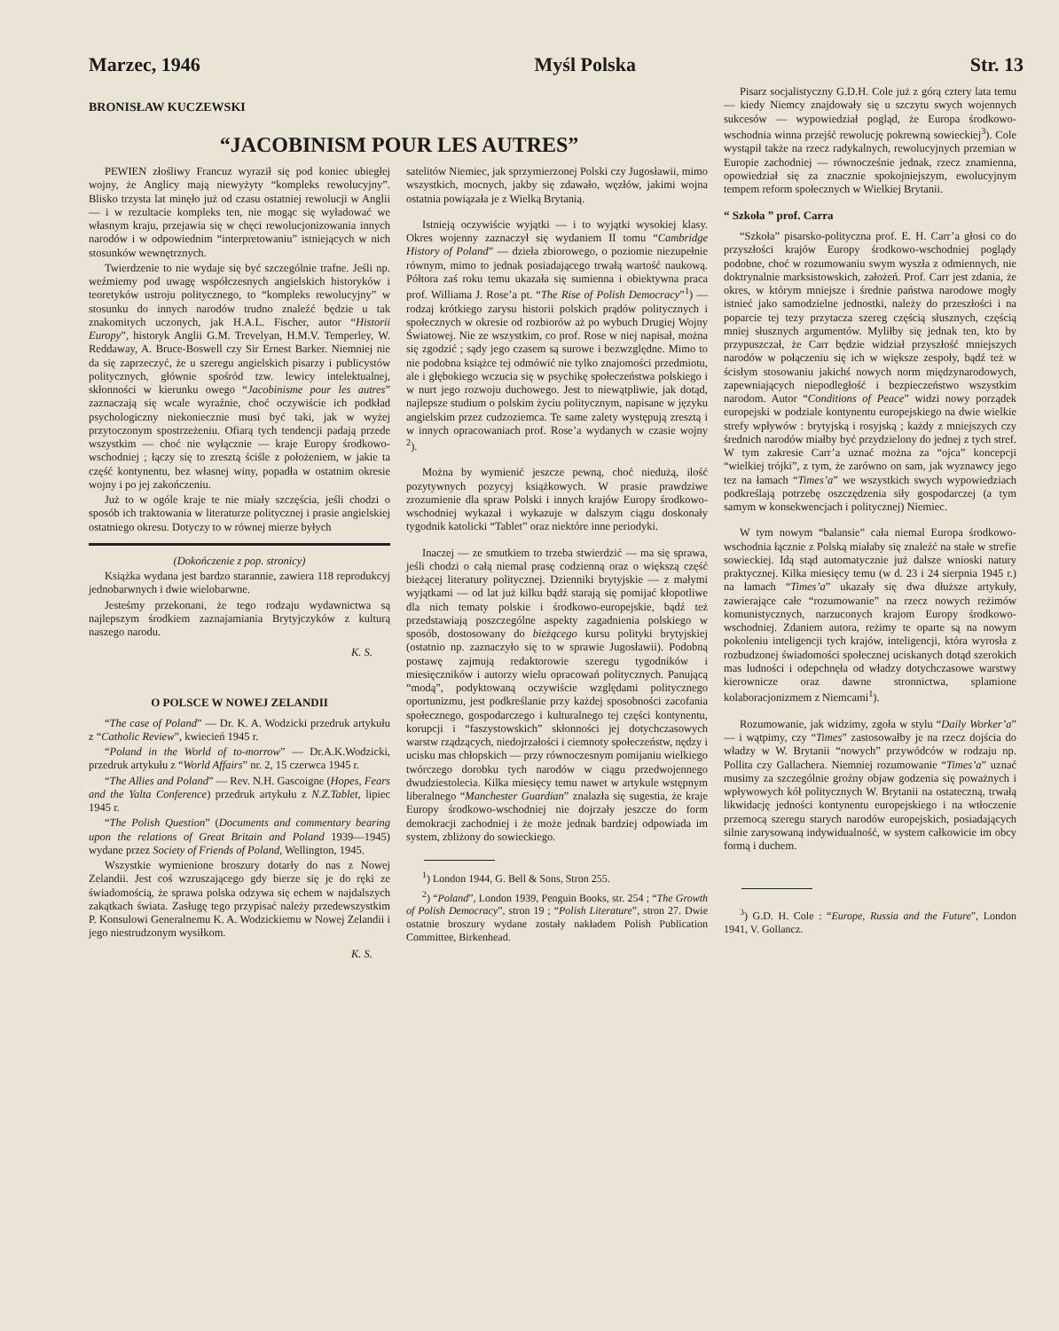Marzec, 1946 Myśl Polska Str. 13
BRONISŁAW KUCZEWSKI
“JACOBINISM POUR LES AUTRES”
PEWIEN złośliwy Francuz wyraził się pod koniec ubiegłej wojny, że Anglicy mają niewyżyty “kompleks rewolucyjny”. Blisko trzysta lat minęło już od czasu ostatniej rewolucji w Anglii — i w rezultacie kompleks ten, nie mogąc się wyładować we własnym kraju, przejawia się w chęci rewolucjonizowania innych narodów i w odpowiednim “interpretowaniu” istniejących w nich stosunków wewnętrznych.
Twierdzenie to nie wydaje się być szczególnie trafne. Jeśli np. weźmiemy pod uwagę współczesnych angielskich historyków i teoretyków ustroju politycznego, to “kompleks rewolucyjny” w stosunku do innych narodów trudno znaleźć będzie u tak znakomitych uczonych, jak H.A.L. Fischer, autor “Historii Europy”, historyk Anglii G.M. Trevelyan, H.M.V. Temperley, W. Reddaway, A. Bruce-Boswell czy Sir Ernest Barker. Niemniej nie da się zaprzeczyć, że u szeregu angielskich pisarzy i publicystów politycznych, głównie spośród tzw. lewicy intelektualnej, skłonności w kierunku owego “Jacobinisme pour les autres” zaznaczają się wcale wyraźnie, choć oczywiście ich podkład psychologiczny niekoniecznie musi być taki, jak w wyżej przytoczonym spostrzeżeniu. Ofiarą tych tendencji padają przede wszystkim — choć nie wyłącznie — kraje Europy środkowo-wschodniej ; łączy się to zresztą ściśle z położeniem, w jakie ta część kontynentu, bez własnej winy, popadła w ostatnim okresie wojny i po jej zakończeniu.
Już to w ogóle kraje te nie miały szczęścia, jeśli chodzi o sposób ich traktowania w literaturze politycznej i prasie angielskiej ostatniego okresu. Dotyczy to w równej mierze byłych
(Dokończenie z pop. stronicy)
Książka wydana jest bardzo starannie, zawiera 118 reprodukcyj jednobarwnych i dwie wielobarwne.
Jesteśmy przekonani, że tego rodzaju wydawnictwa są najlepszym środkiem zaznajamiania Brytyjczyków z kulturą naszego narodu.
K. S.
O POLSCE W NOWEJ ZELANDII
“The case of Poland” — Dr. K. A. Wodzicki przedruk artykułu z “Catholic Review”, kwiecień 1945 r.
“Poland in the World of to-morrow” — Dr.A.K.Wodzicki, przedruk artykułu z “World Affairs” nr. 2, 15 czerwca 1945 r.
“The Allies and Poland” — Rev. N.H. Gascoigne (Hopes, Fears and the Yalta Conference) przedruk artykułu z N.Z.Tablet, lipiec 1945 r.
“The Polish Question” (Documents and commentary bearing upon the relations of Great Britain and Poland 1939—1945) wydane przez Society of Friends of Poland, Wellington, 1945.
Wszystkie wymienione broszury dotarły do nas z Nowej Zelandii. Jest coś wzruszającego gdy bierze się je do ręki ze świadomością, że sprawa polska odzywa się echem w najdalszych zakątkach świata. Zasługę tego przypisać należy przedewszystkim P. Konsulowi Generalnemu K. A. Wodzickiemu w Nowej Zelandii i jego niestrudzonym wysiłkom.
K. S.
satelitów Niemiec, jak sprzymierzonej Polski czy Jugosławii, mimo wszystkich, mocnych, jakby się zdawało, węzłów, jakimi wojna ostatnia powiązała je z Wielką Brytanią.
Istnieją oczywiście wyjątki — i to wyjątki wysokiej klasy. Okres wojenny zaznaczył się wydaniem II tomu “Cambridge History of Poland” — dzieła zbiorowego, o poziomie niezupełnie równym, mimo to jednak posiadającego trwałą wartość naukową. Półtora zaś roku temu ukazała się sumienna i obiektywna praca prof. Williama J. Rose’a pt. “The Rise of Polish Democracy”<sup>1</sup>) — rodzaj krótkiego zarysu historii polskich prądów politycznych i społecznych w okresie od rozbiorów aż po wybuch Drugiej Wojny Światowej. Nie ze wszystkim, co prof. Rose w niej napisał, można się zgodzić ; sądy jego czasem są surowe i bezwzględne. Mimo to nie podobna książce tej odmówić nie tylko znajomości przedmiotu, ale i głębokiego wczucia się w psychikę społeczeństwa polskiego i w nurt jego rozwoju duchowego. Jest to niewątpliwie, jak dotąd, najlepsze studium o polskim życiu politycznym, napisane w języku angielskim przez cudzoziemca. Te same zalety występują zresztą i w innych opracowaniach prof. Rose’a wydanych w czasie wojny <sup>2</sup>).
Można by wymienić jeszcze pewną, choć niedużą, ilość pozytywnych pozycyj książkowych. W prasie prawdziwe zrozumienie dla spraw Polski i innych krajów Europy środkowo-wschodniej wykazał i wykazuje w dalszym ciągu doskonały tygodnik katolicki “Tablet” oraz niektóre inne periodyki.
Inaczej — ze smutkiem to trzeba stwierdzić — ma się sprawa, jeśli chodzi o całą niemal prasę codzienną oraz o większą część bieżącej literatury politycznej. Dzienniki brytyjskie — z małymi wyjątkami — od lat już kilku bądź starają się pomijać kłopotliwe dla nich tematy polskie i środkowo-europejskie, bądź też przedstawiają poszczególne aspekty zagadnienia polskiego w sposób, dostosowany do bieżącego kursu polityki brytyjskiej (ostatnio np. zaznaczyło się to w sprawie Jugosławii). Podobną postawę zajmują redaktorowie szeregu tygodników i miesięczników i autorzy wielu opracowań politycznych. Panującą “modą”, podyktowaną oczywiście względami politycznego oportunizmu, jest podkreślanie przy każdej sposobności zacofania społecznego, gospodarczego i kulturalnego tej części kontynentu, korupcji i “faszystowskich” skłonności jej dotychczasowych warstw rządzących, niedojrzałości i ciemnoty społeczeństw, nędzy i ucisku mas chłopskich — przy równoczesnym pomijaniu wielkiego twórczego dorobku tych narodów w ciągu przedwojennego dwudziestolecia. Kilka miesięcy temu nawet w artykule wstępnym liberalnego “Manchester Guardian” znalazła się sugestia, że kraje Europy środkowo-wschodniej nie dojrzały jeszcze do form demokracji zachodniej i że może jednak bardziej odpowiada im system, zbliżony do sowieckiego.
<sup>1</sup>) London 1944, G. Bell & Sons, Stron 255.
<sup>2</sup>) “Poland”, London 1939, Penguin Books, str. 254 ; “The Growth of Polish Democracy”, stron 19 ; “Polish Literature”, stron 27. Dwie ostatnie broszury wydane zostały nakładem Polish Publication Committee, Birkenhead.
Pisarz socjalistyczny G.D.H. Cole już z górą cztery lata temu — kiedy Niemcy znajdowały się u szczytu swych wojennych sukcesów — wypowiedział pogląd, że Europa środkowo-wschodnia winna przejść rewolucję pokrewną sowieckiej<sup>3</sup>). Cole wystąpił także na rzecz radykalnych, rewolucyjnych przemian w Europie zachodniej — równocześnie jednak, rzecz znamienna, opowiedział się za znacznie spokojniejszym, ewolucyjnym tempem reform społecznych w Wielkiej Brytanii.
“ Szkoła ” prof. Carra
“Szkoła” pisarsko-polityczna prof. E. H. Carr’a głosi co do przyszłości krajów Europy środkowo-wschodniej poglądy podobne, choć w rozumowaniu swym wyszła z odmiennych, nie doktrynalnie marksistowskich, założeń. Prof. Carr jest zdania, że okres, w którym mniejsze i średnie państwa narodowe mogły istnieć jako samodzielne jednostki, należy do przeszłości i na poparcie tej tezy przytacza szereg częścią słusznych, częścią mniej słusznych argumentów. Myliłby się jednak ten, kto by przypuszczał, że Carr będzie widział przyszłość mniejszych narodów w połączeniu się ich w większe zespoły, bądź też w ścisłym stosowaniu jakichś nowych norm międzynarodowych, zapewniających niepodległość i bezpieczeństwo wszystkim narodom. Autor “Conditions of Peace” widzi nowy porządek europejski w podziale kontynentu europejskiego na dwie wielkie strefy wpływów : brytyjską i rosyjską ; każdy z mniejszych czy średnich narodów miałby być przydzielony do jednej z tych stref. W tym zakresie Carr’a uznać można za “ojca” koncepcji “wielkiej trójki”, z tym, że zarówno on sam, jak wyznawcy jego tez na łamach “Times’a” we wszystkich swych wypowiedziach podkreślają potrzebę oszczędzenia siły gospodarczej (a tym samym w konsekwencjach i politycznej) Niemiec.
W tym nowym “balansie” cała niemal Europa środkowo-wschodnia łącznie z Polską miałaby się znaleźć na stałe w strefie sowieckiej. Idą stąd automatycznie już dalsze wnioski natury praktycznej. Kilka miesięcy temu (w d. 23 i 24 sierpnia 1945 r.) na łamach “Times’a” ukazały się dwa dłuższe artykuły, zawierające całe “rozumowanie” na rzecz nowych reżimów komunistycznych, narzuconych krajom Europy środkowo-wschodniej. Zdaniem autora, reżimy te oparte są na nowym pokoleniu inteligencji tych krajów, inteligencji, która wyrosła z rozbudzonej świadomości społecznej uciskanych dotąd szerokich mas ludności i odepchnęła od władzy dotychczasowe warstwy kierownicze oraz dawne stronnictwa, splamione kolaboracjonizmem z Niemcami<sup>1</sup>).
Rozumowanie, jak widzimy, zgoła w stylu “Daily Worker’a” — i wątpimy, czy “Times” zastosowałby je na rzecz dojścia do władzy w W. Brytanii “nowych” przywódców w rodzaju np. Pollita czy Gallachera. Niemniej rozumowanie “Times’a” uznać musimy za szczególnie groźny objaw godzenia się poważnych i wpływowych kół politycznych W. Brytanii na ostateczną, trwałą likwidację jedności kontynentu europejskiego i na wtłoczenie przemocą szeregu starych narodów europejskich, posiadających silnie zarysowaną indywidualność, w system całkowicie im obcy formą i duchem.
<sup>3</sup>) G.D. H. Cole : “Europe, Russia and the Future”, London 1941, V. Gollancz.